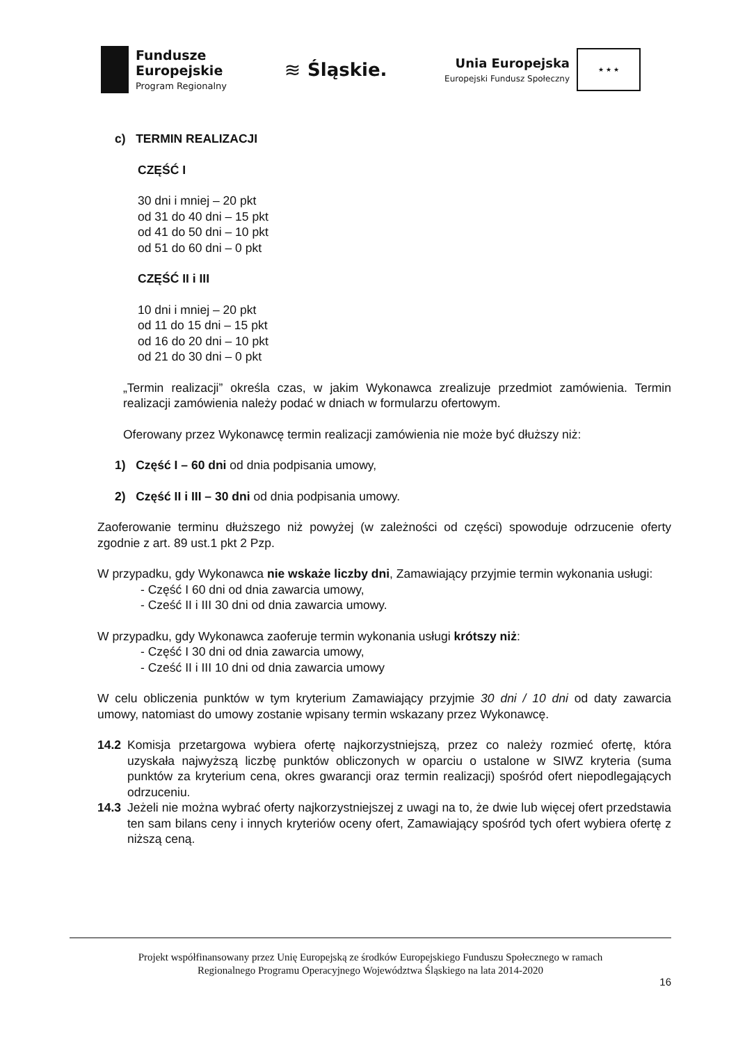Fundusze
Europejskie
Program Regionalny
≋ Śląskie.
Unia Europejska
Europejski Fundusz Społeczny
★ ★ ★
c) TERMIN REALIZACJI
CZĘŚĆ I
30 dni i mniej – 20 pkt
od 31 do 40 dni – 15 pkt
od 41 do 50 dni – 10 pkt
od 51 do 60 dni – 0 pkt
CZĘŚĆ II i III
10 dni i mniej – 20 pkt
od 11 do 15 dni – 15 pkt
od 16 do 20 dni – 10 pkt
od 21 do 30 dni – 0 pkt
„Termin realizacji” określa czas, w jakim Wykonawca zrealizuje przedmiot zamówienia. Termin realizacji zamówienia należy podać w dniach w formularzu ofertowym.
Oferowany przez Wykonawcę termin realizacji zamówienia nie może być dłuższy niż:
1) Część I – 60 dni od dnia podpisania umowy,
2) Część II i III – 30 dni od dnia podpisania umowy.
Zaoferowanie terminu dłuższego niż powyżej (w zależności od części) spowoduje odrzucenie oferty zgodnie z art. 89 ust.1 pkt 2 Pzp.
W przypadku, gdy Wykonawca nie wskaże liczby dni, Zamawiający przyjmie termin wykonania usługi:
- Część I 60 dni od dnia zawarcia umowy,
- Cześć II i III 30 dni od dnia zawarcia umowy.
W przypadku, gdy Wykonawca zaoferuje termin wykonania usługi krótszy niż:
- Część I 30 dni od dnia zawarcia umowy,
- Cześć II i III 10 dni od dnia zawarcia umowy
W celu obliczenia punktów w tym kryterium Zamawiający przyjmie 30 dni / 10 dni od daty zawarcia umowy, natomiast do umowy zostanie wpisany termin wskazany przez Wykonawcę.
14.2 Komisja przetargowa wybiera ofertę najkorzystniejszą, przez co należy rozmieć ofertę, która uzyskała najwyższą liczbę punktów obliczonych w oparciu o ustalone w SIWZ kryteria (suma punktów za kryterium cena, okres gwarancji oraz termin realizacji) spośród ofert niepodlegających odrzuceniu.
14.3 Jeżeli nie można wybrać oferty najkorzystniejszej z uwagi na to, że dwie lub więcej ofert przedstawia ten sam bilans ceny i innych kryteriów oceny ofert, Zamawiający spośród tych ofert wybiera ofertę z niższą ceną.
Projekt współfinansowany przez Unię Europejską ze środków Europejskiego Funduszu Społecznego w ramach
Regionalnego Programu Operacyjnego Województwa Śląskiego na lata 2014-2020
16